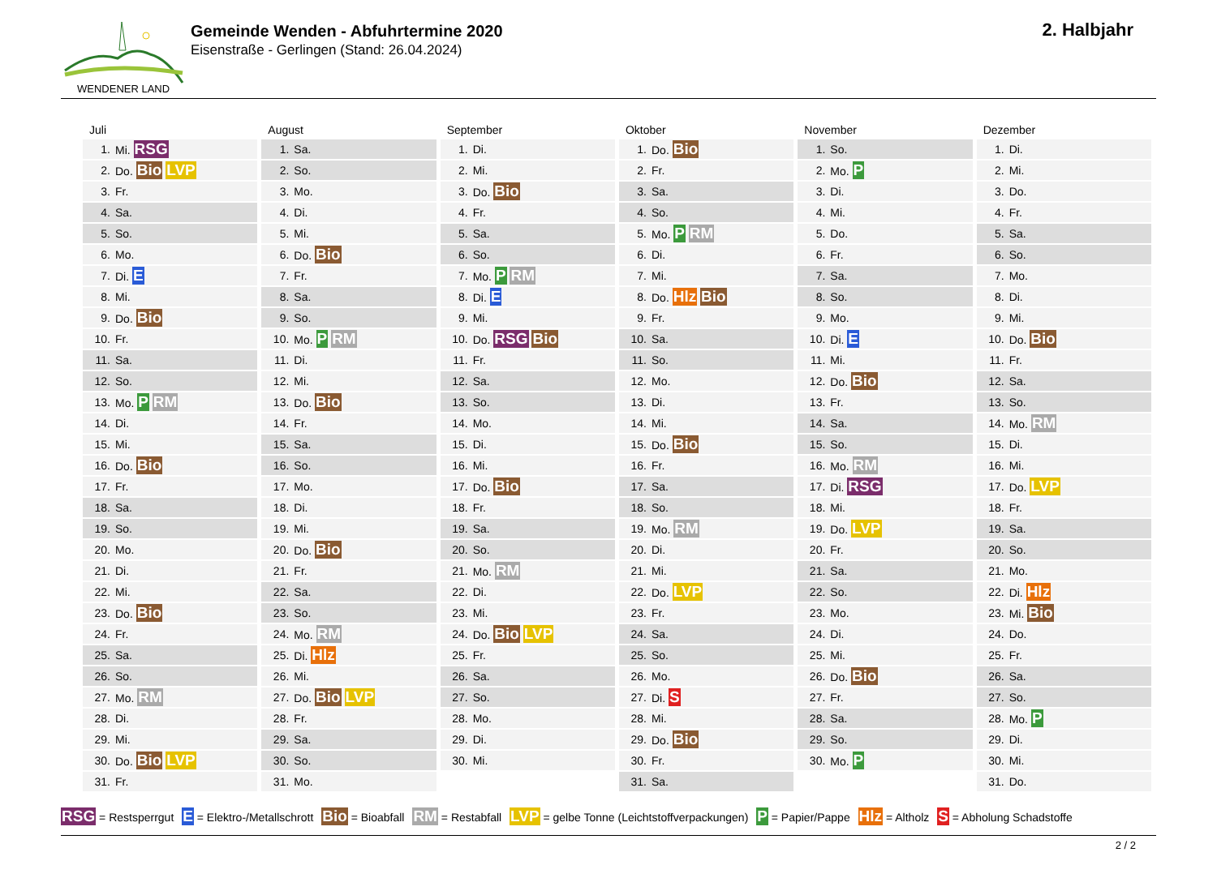WENDENER LAND
Gemeinde Wenden - Abfuhrtermine 2020
Eisenstraße - Gerlingen (Stand: 26.04.2024)
2. Halbjahr
Juli
| 1. | Mi. RSG |
| 2. | Do. Bio LVP |
| 3. | Fr. |
| 4. | Sa. |
| 5. | So. |
| 6. | Mo. |
| 7. | Di. E |
| 8. | Mi. |
| 9. | Do. Bio |
| 10. | Fr. |
| 11. | Sa. |
| 12. | So. |
| 13. | Mo. P RM |
| 14. | Di. |
| 15. | Mi. |
| 16. | Do. Bio |
| 17. | Fr. |
| 18. | Sa. |
| 19. | So. |
| 20. | Mo. |
| 21. | Di. |
| 22. | Mi. |
| 23. | Do. Bio |
| 24. | Fr. |
| 25. | Sa. |
| 26. | So. |
| 27. | Mo. RM |
| 28. | Di. |
| 29. | Mi. |
| 30. | Do. Bio LVP |
| 31. | Fr. |
August
| 1. | Sa. |
| 2. | So. |
| 3. | Mo. |
| 4. | Di. |
| 5. | Mi. |
| 6. | Do. Bio |
| 7. | Fr. |
| 8. | Sa. |
| 9. | So. |
| 10. | Mo. P RM |
| 11. | Di. |
| 12. | Mi. |
| 13. | Do. Bio |
| 14. | Fr. |
| 15. | Sa. |
| 16. | So. |
| 17. | Mo. |
| 18. | Di. |
| 19. | Mi. |
| 20. | Do. Bio |
| 21. | Fr. |
| 22. | Sa. |
| 23. | So. |
| 24. | Mo. RM |
| 25. | Di. Hlz |
| 26. | Mi. |
| 27. | Do. Bio LVP |
| 28. | Fr. |
| 29. | Sa. |
| 30. | So. |
| 31. | Mo. |
September
| 1. | Di. |
| 2. | Mi. |
| 3. | Do. Bio |
| 4. | Fr. |
| 5. | Sa. |
| 6. | So. |
| 7. | Mo. P RM |
| 8. | Di. E |
| 9. | Mi. |
| 10. | Do. RSG Bio |
| 11. | Fr. |
| 12. | Sa. |
| 13. | So. |
| 14. | Mo. |
| 15. | Di. |
| 16. | Mi. |
| 17. | Do. Bio |
| 18. | Fr. |
| 19. | Sa. |
| 20. | So. |
| 21. | Mo. RM |
| 22. | Di. |
| 23. | Mi. |
| 24. | Do. Bio LVP |
| 25. | Fr. |
| 26. | Sa. |
| 27. | So. |
| 28. | Mo. |
| 29. | Di. |
| 30. | Mi. |
Oktober
| 1. | Do. Bio |
| 2. | Fr. |
| 3. | Sa. |
| 4. | So. |
| 5. | Mo. P RM |
| 6. | Di. |
| 7. | Mi. |
| 8. | Do. Hlz Bio |
| 9. | Fr. |
| 10. | Sa. |
| 11. | So. |
| 12. | Mo. |
| 13. | Di. |
| 14. | Mi. |
| 15. | Do. Bio |
| 16. | Fr. |
| 17. | Sa. |
| 18. | So. |
| 19. | Mo. RM |
| 20. | Di. |
| 21. | Mi. |
| 22. | Do. LVP |
| 23. | Fr. |
| 24. | Sa. |
| 25. | So. |
| 26. | Mo. |
| 27. | Di. S |
| 28. | Mi. |
| 29. | Do. Bio |
| 30. | Fr. |
| 31. | Sa. |
November
| 1. | So. |
| 2. | Mo. P |
| 3. | Di. |
| 4. | Mi. |
| 5. | Do. |
| 6. | Fr. |
| 7. | Sa. |
| 8. | So. |
| 9. | Mo. |
| 10. | Di. E |
| 11. | Mi. |
| 12. | Do. Bio |
| 13. | Fr. |
| 14. | Sa. |
| 15. | So. |
| 16. | Mo. RM |
| 17. | Di. RSG |
| 18. | Mi. |
| 19. | Do. LVP |
| 20. | Fr. |
| 21. | Sa. |
| 22. | So. |
| 23. | Mo. |
| 24. | Di. |
| 25. | Mi. |
| 26. | Do. Bio |
| 27. | Fr. |
| 28. | Sa. |
| 29. | So. |
| 30. | Mo. P |
Dezember
| 1. | Di. |
| 2. | Mi. |
| 3. | Do. |
| 4. | Fr. |
| 5. | Sa. |
| 6. | So. |
| 7. | Mo. |
| 8. | Di. |
| 9. | Mi. |
| 10. | Do. Bio |
| 11. | Fr. |
| 12. | Sa. |
| 13. | So. |
| 14. | Mo. RM |
| 15. | Di. |
| 16. | Mi. |
| 17. | Do. LVP |
| 18. | Fr. |
| 19. | Sa. |
| 20. | So. |
| 21. | Mo. |
| 22. | Di. Hlz |
| 23. | Mi. Bio |
| 24. | Do. |
| 25. | Fr. |
| 26. | Sa. |
| 27. | So. |
| 28. | Mo. P |
| 29. | Di. |
| 30. | Mi. |
| 31. | Do. |
RSG = Restsperrgut E = Elektro-/Metallschrott Bio = Bioabfall RM = Restabfall LVP = gelbe Tonne (Leichtstoffverpackungen) P = Papier/Pappe Hlz = Altholz S = Abholung Schadstoffe
2 / 2